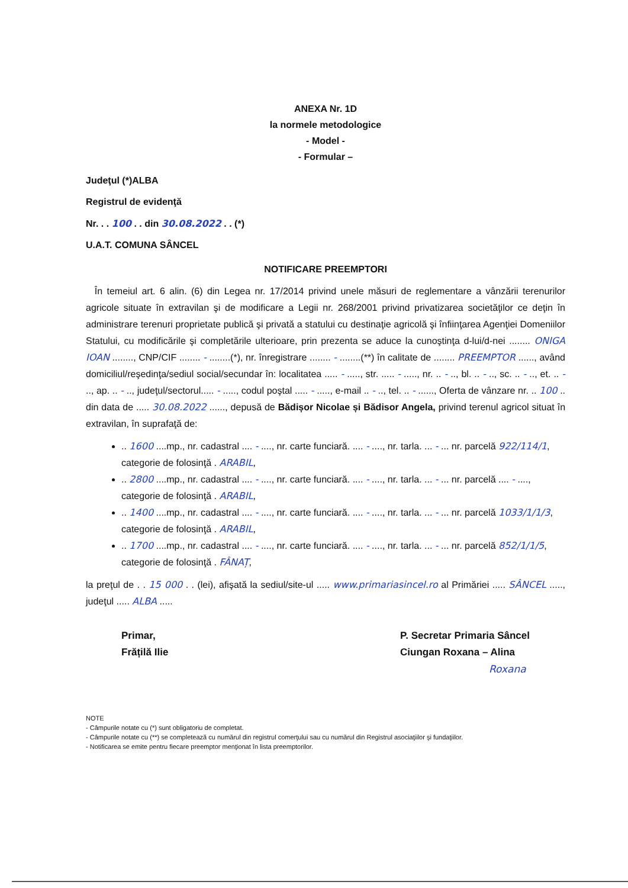ANEXA Nr. 1D
la normele metodologice
- Model -
- Formular –
Judeţul (*)ALBA
Registrul de evidenţă
Nr. . . 100 . . din 30.08.2022 . . (*)
U.A.T. COMUNA SÂNCEL
NOTIFICARE PREEMPTORI
În temeiul art. 6 alin. (6) din Legea nr. 17/2014 privind unele măsuri de reglementare a vânzării terenurilor agricole situate în extravilan şi de modificare a Legii nr. 268/2001 privind privatizarea societăţilor ce deţin în administrare terenuri proprietate publică şi privată a statului cu destinaţie agricolă şi înfiinţarea Agenţiei Domeniilor Statului, cu modificările şi completările ulterioare, prin prezenta se aduce la cunoştinţa d-lui/d-nei ........ ONIGA IOAN ........, CNP/CIF ........ - ........(*), nr. înregistrare ........ - ........(**) în calitate de ........ PREEMPTOR ......, având domiciliul/reşedinţa/sediul social/secundar în: localitatea ..... - ....., str. ..... - ....., nr. .. - .., bl. .. - .., sc. .. - .., et. .. - .., ap. .. - .., judeţul/sectorul..... - ....., codul poştal ..... - ....., e-mail .. - .., tel. .. - ......, Oferta de vânzare nr. .. 100 .. din data de ..... 30.08.2022 ......, depusă de Bădișor Nicolae și Bădisor Angela, privind terenul agricol situat în extravilan, în suprafaţă de:
.. 1600 ....mp., nr. cadastral .... - ...., nr. carte funciară. .... - ...., nr. tarla. ... - ... nr. parcelă 922/114/1, categorie de folosinţă . ARABIL,
.. 2800 ....mp., nr. cadastral .... - ...., nr. carte funciară. .... - ...., nr. tarla. ... - ... nr. parcelă .... - ...., categorie de folosinţă . ARABIL,
.. 1400 ....mp., nr. cadastral .... - ...., nr. carte funciară. .... - ...., nr. tarla. ... - ... nr. parcelă 1033/1/1/3, categorie de folosinţă . ARABIL,
.. 1700 ....mp., nr. cadastral .... - ...., nr. carte funciară. .... - ...., nr. tarla. ... - ... nr. parcelă 852/1/1/5, categorie de folosinţă . FÂNAȚ,
la preţul de . . 15 000 . . (lei), afişată la sediul/site-ul ..... www.primariasincel.ro al Primăriei ..... SÂNCEL ....., judeţul ..... ALBA .....
Primar,
Frățilă Ilie
P. Secretar Primaria Sâncel
Ciungan Roxana – Alina
Roxana
NOTE
- Câmpurile notate cu (*) sunt obligatoriu de completat.
- Câmpurile notate cu (**) se completează cu numărul din registrul comerţului sau cu numărul din Registrul asociaţiilor şi fundaţiilor.
- Notificarea se emite pentru fiecare preemptor menţionat în lista preemptorilor.